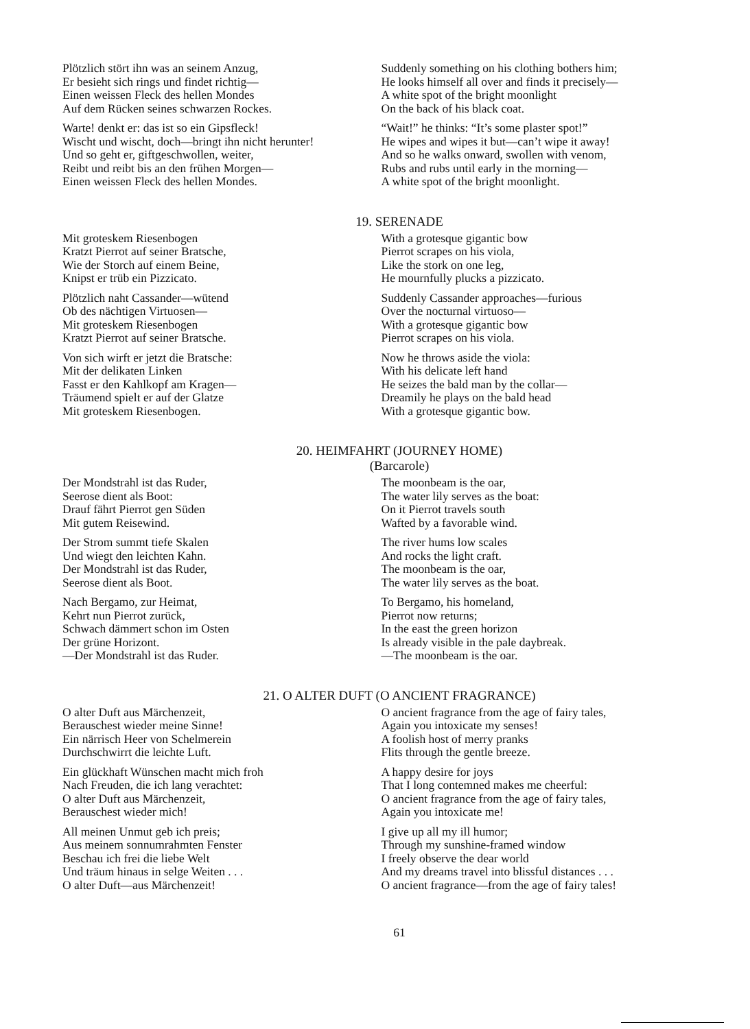Plötzlich stört ihn was an seinem Anzug,
Er besieht sich rings und findet richtig—
Einen weissen Fleck des hellen Mondes
Auf dem Rücken seines schwarzen Rockes.
Warte! denkt er: das ist so ein Gipsfleck!
Wischt und wischt, doch—bringt ihn nicht herunter!
Und so geht er, giftgeschwollen, weiter,
Reibt und reibt bis an den frühen Morgen—
Einen weissen Fleck des hellen Mondes.
Suddenly something on his clothing bothers him;
He looks himself all over and finds it precisely—
A white spot of the bright moonlight
On the back of his black coat.
“Wait!” he thinks: “It’s some plaster spot!”
He wipes and wipes it but—can’t wipe it away!
And so he walks onward, swollen with venom,
Rubs and rubs until early in the morning—
A white spot of the bright moonlight.
19. SERENADE
Mit groteskem Riesenbogen
Kratzt Pierrot auf seiner Bratsche,
Wie der Storch auf einem Beine,
Knipst er trüb ein Pizzicato.
Plötzlich naht Cassander—wütend
Ob des nächtigen Virtuosen—
Mit groteskem Riesenbogen
Kratzt Pierrot auf seiner Bratsche.
Von sich wirft er jetzt die Bratsche:
Mit der delikaten Linken
Fasst er den Kahlkopf am Kragen—
Träumend spielt er auf der Glatze
Mit groteskem Riesenbogen.
With a grotesque gigantic bow
Pierrot scrapes on his viola,
Like the stork on one leg,
He mournfully plucks a pizzicato.
Suddenly Cassander approaches—furious
Over the nocturnal virtuoso—
With a grotesque gigantic bow
Pierrot scrapes on his viola.
Now he throws aside the viola:
With his delicate left hand
He seizes the bald man by the collar—
Dreamily he plays on the bald head
With a grotesque gigantic bow.
20. HEIMFAHRT (JOURNEY HOME)
(Barcarole)
Der Mondstrahl ist das Ruder,
Seerose dient als Boot:
Drauf fährt Pierrot gen Süden
Mit gutem Reisewind.
Der Strom summt tiefe Skalen
Und wiegt den leichten Kahn.
Der Mondstrahl ist das Ruder,
Seerose dient als Boot.
Nach Bergamo, zur Heimat,
Kehrt nun Pierrot zurück,
Schwach dämmert schon im Osten
Der grüne Horizont.
—Der Mondstrahl ist das Ruder.
The moonbeam is the oar,
The water lily serves as the boat:
On it Pierrot travels south
Wafted by a favorable wind.
The river hums low scales
And rocks the light craft.
The moonbeam is the oar,
The water lily serves as the boat.
To Bergamo, his homeland,
Pierrot now returns;
In the east the green horizon
Is already visible in the pale daybreak.
—The moonbeam is the oar.
21. O ALTER DUFT (O ANCIENT FRAGRANCE)
O alter Duft aus Märchenzeit,
Berauschest wieder meine Sinne!
Ein närrisch Heer von Schelmerein
Durchschwirrt die leichte Luft.
Ein glückhaft Wünschen macht mich froh
Nach Freuden, die ich lang verachtet:
O alter Duft aus Märchenzeit,
Berauschest wieder mich!
All meinen Unmut geb ich preis;
Aus meinem sonnumrahmten Fenster
Beschau ich frei die liebe Welt
Und träum hinaus in selge Weiten . . .
O alter Duft—aus Märchenzeit!
O ancient fragrance from the age of fairy tales,
Again you intoxicate my senses!
A foolish host of merry pranks
Flits through the gentle breeze.
A happy desire for joys
That I long contemned makes me cheerful:
O ancient fragrance from the age of fairy tales,
Again you intoxicate me!
I give up all my ill humor;
Through my sunshine-framed window
I freely observe the dear world
And my dreams travel into blissful distances . . .
O ancient fragrance—from the age of fairy tales!
61